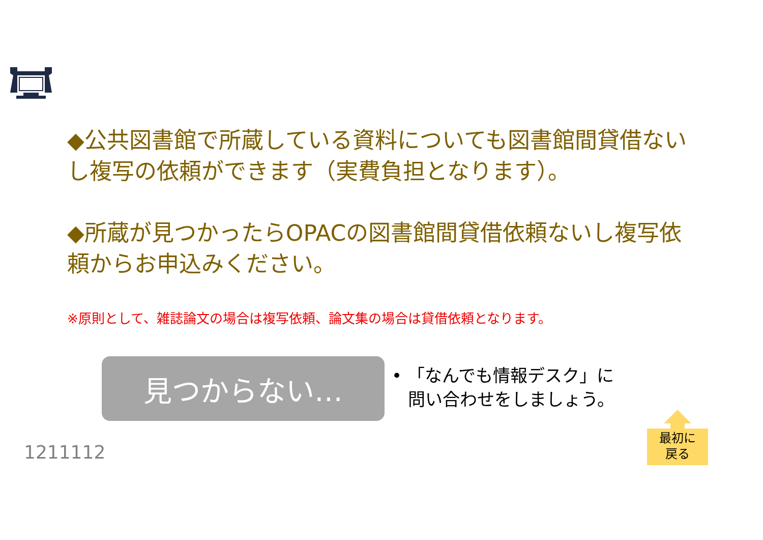◆公共図書館で所蔵している資料についても図書館間貸借ないし複写の依頼ができます（実費負担となります）。
◆所蔵が見つかったらOPACの図書館間貸借依頼ないし複写依頼からお申込みください。
※原則として、雑誌論文の場合は複写依頼、論文集の場合は貸借依頼となります。
見つからない…
• 「なんでも情報デスク」に
問い合わせをしましょう。
1211112
最初に
戻る